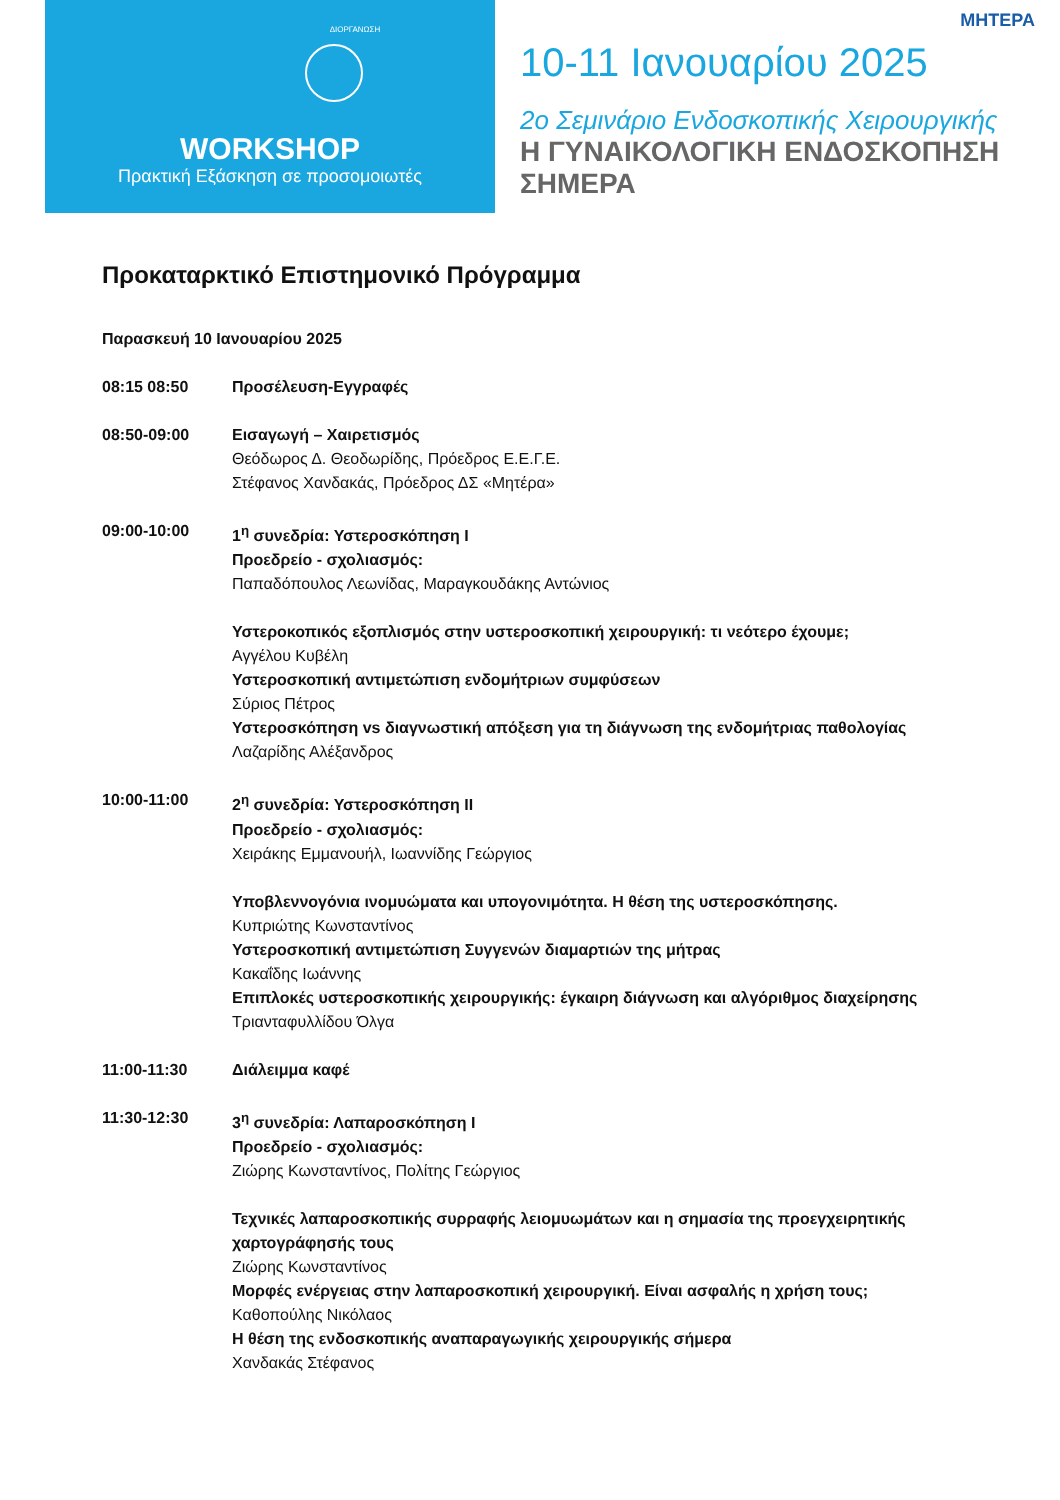ΔΙΟΡΓΑΝΩΣΗ
WORKSHOP
Πρακτική Εξάσκηση σε προσομοιωτές
ΜΗΤΕΡΑ
10-11 Ιανουαρίου 2025
2ο Σεμινάριο Ενδοσκοπικής Χειρουργικής
Η ΓΥΝΑΙΚΟΛΟΓΙΚΗ ΕΝΔΟΣΚΟΠΗΣΗ ΣΗΜΕΡΑ
Προκαταρκτικό Επιστημονικό Πρόγραμμα
Παρασκευή 10 Ιανουαρίου 2025
08:15 08:50 Προσέλευση-Εγγραφές
08:50-09:00 Εισαγωγή – Χαιρετισμός
Θεόδωρος Δ. Θεοδωρίδης, Πρόεδρος Ε.Ε.Γ.Ε.
Στέφανος Χανδακάς, Πρόεδρος ΔΣ «Μητέρα»
09:00-10:00 1<sup>η</sup> συνεδρία: Υστεροσκόπηση Ι
Προεδρείο - σχολιασμός:
Παπαδόπουλος Λεωνίδας, Μαραγκουδάκης Αντώνιος
Υστεροκοπικός εξοπλισμός στην υστεροσκοπική χειρουργική: τι νεότερο έχουμε;
Αγγέλου Κυβέλη
Υστεροσκοπική αντιμετώπιση ενδομήτριων συμφύσεων
Σύριος Πέτρος
Υστεροσκόπηση vs διαγνωστική απόξεση για τη διάγνωση της ενδομήτριας παθολογίας
Λαζαρίδης Αλέξανδρος
10:00-11:00 2<sup>η</sup> συνεδρία: Υστεροσκόπηση ΙΙ
Προεδρείο - σχολιασμός:
Χειράκης Εμμανουήλ, Ιωαννίδης Γεώργιος
Υποβλεννογόνια ινομυώματα και υπογονιμότητα. Η θέση της υστεροσκόπησης.
Κυπριώτης Κωνσταντίνος
Υστεροσκοπική αντιμετώπιση Συγγενών διαμαρτιών της μήτρας
Κακαΐδης Ιωάννης
Επιπλοκές υστεροσκοπικής χειρουργικής: έγκαιρη διάγνωση και αλγόριθμος διαχείρησης
Τριανταφυλλίδου Όλγα
11:00-11:30 Διάλειμμα καφέ
11:30-12:30 3<sup>η</sup> συνεδρία: Λαπαροσκόπηση Ι
Προεδρείο - σχολιασμός:
Ζιώρης Κωνσταντίνος, Πολίτης Γεώργιος
Τεχνικές λαπαροσκοπικής συρραφής λειομυωμάτων και η σημασία της προεγχειρητικής χαρτογράφησής τους
Ζιώρης Κωνσταντίνος
Μορφές ενέργειας στην λαπαροσκοπική χειρουργική. Είναι ασφαλής η χρήση τους;
Καθοπούλης Νικόλαος
Η θέση της ενδοσκοπικής αναπαραγωγικής χειρουργικής σήμερα
Χανδακάς Στέφανος